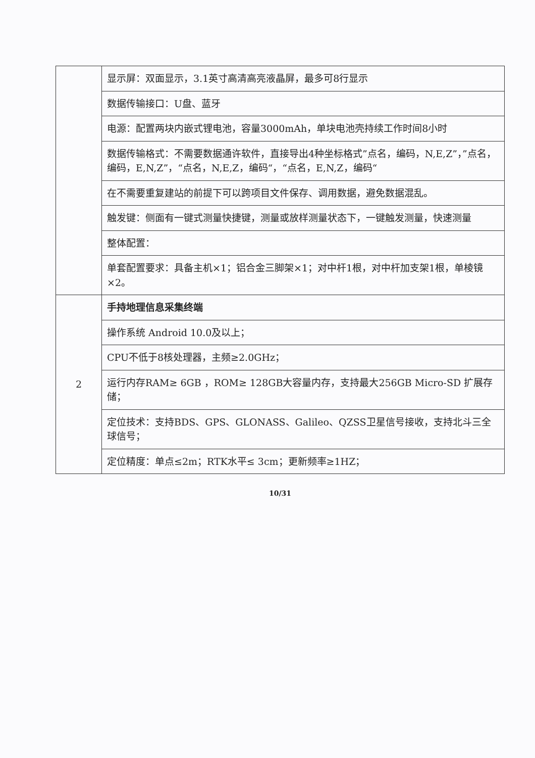| | 显示屏：双面显示，3.1英寸高清高亮液晶屏，最多可8行显示 |
| | 数据传输接口：U盘、蓝牙 |
| | 电源：配置两块内嵌式锂电池，容量3000mAh，单块电池壳持续工作时间8小时 |
| | 数据传输格式：不需要数据通许软件，直接导出4种坐标格式”点名，编码，N,E,Z”，”点名，编码，E,N,Z”，“点名，N,E,Z，编码“，“点名，E,N,Z，编码“ |
| | 在不需要重复建站的前提下可以跨项目文件保存、调用数据，避免数据混乱。 |
| | 触发键：侧面有一键式测量快捷键，测量或放样测量状态下，一键触发测量，快速测量 |
| | 整体配置： |
| | 单套配置要求：具备主机×1；铝合金三脚架×1；对中杆1根，对中杆加支架1根，单棱镜×2。 |
| 2 | 手持地理信息采集终端 |
| | 操作系统 Android 10.0及以上； |
| | CPU不低于8核处理器，主频≥2.0GHz； |
| | 运行内存RAM≥ 6GB ，ROM≥ 128GB大容量内存，支持最大256GB Micro-SD 扩展存储； |
| | 定位技术：支持BDS、GPS、GLONASS、Galileo、QZSS卫星信号接收，支持北斗三全球信号； |
| | 定位精度：单点≤2m；RTK水平≤ 3cm；更新频率≥1HZ； |
10/31